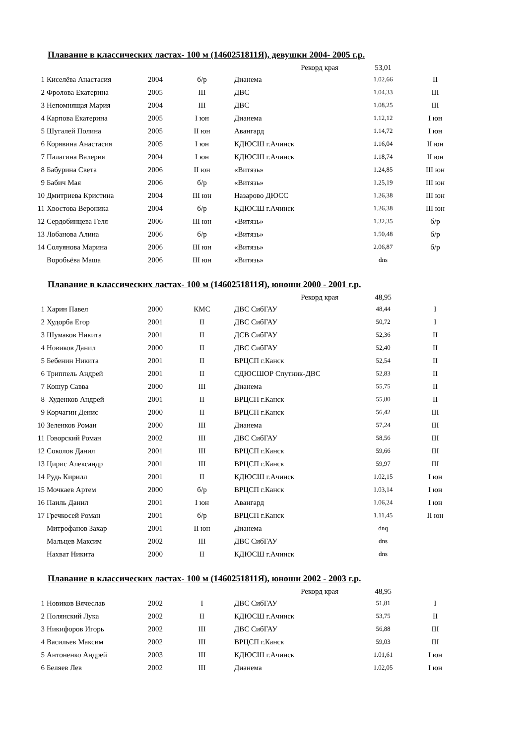Плавание в классических ластах- 100 м (1460251811Я), девушки 2004- 2005 г.р.
| Рекорд края | | | | | 53,01 | |
| 1 | Киселёва Анастасия | 2004 | б/р | Дианема | 1.02,66 | II |
| 2 | Фролова Екатерина | 2005 | III | ДВС | 1.04,33 | III |
| 3 | Непомнящая Мария | 2004 | III | ДВС | 1.08,25 | III |
| 4 | Карпова Екатерина | 2005 | I юн | Дианема | 1.12,12 | I юн |
| 5 | Шугалей Полина | 2005 | II юн | Авангард | 1.14,72 | I юн |
| 6 | Корявина Анастасия | 2005 | I юн | КДЮСШ г.Ачинск | 1.16,04 | II юн |
| 7 | Палагина Валерия | 2004 | I юн | КДЮСШ г.Ачинск | 1.18,74 | II юн |
| 8 | Бабурина Света | 2006 | II юн | «Витязь» | 1.24,85 | III юн |
| 9 | Бабич Мая | 2006 | б/р | «Витязь» | 1.25,19 | III юн |
| 10 | Дмитриева Кристина | 2004 | III юн | Назарово ДЮСС | 1.26,38 | III юн |
| 11 | Хвостова Вероника | 2004 | б/р | КДЮСШ г.Ачинск | 1.26,38 | III юн |
| 12 | Сердобинцева Геля | 2006 | III юн | «Витязь» | 1.32,35 | б/р |
| 13 | Лобанова Алина | 2006 | б/р | «Витязь» | 1.50,48 | б/р |
| 14 | Солуянова Марина | 2006 | III юн | «Витязь» | 2.06,87 | б/р |
| | Воробьёва Маша | 2006 | III юн | «Витязь» | dns | |
Плавание в классических ластах- 100 м (1460251811Я), юноши 2000 - 2001 г.р.
| Рекорд края | | | | | 48,95 | |
| 1 | Харин Павел | 2000 | КМС | ДВС СибГАУ | 48,44 | I |
| 2 | Худорба Егор | 2001 | II | ДВС СибГАУ | 50,72 | I |
| 3 | Шумаков Никита | 2001 | II | ДСВ СибГАУ | 52,36 | II |
| 4 | Новиков Данил | 2000 | II | ДВС СибГАУ | 52,40 | II |
| 5 | Бебенин Никита | 2001 | II | ВРЦСП г.Канск | 52,54 | II |
| 6 | Триппель Андрей | 2001 | II | СДЮСШОР Спутник-ДВС | 52,83 | II |
| 7 | Кошур Савва | 2000 | III | Дианема | 55,75 | II |
| 8 | Худенков Андрей | 2001 | II | ВРЦСП г.Канск | 55,80 | II |
| 9 | Корчагин Денис | 2000 | II | ВРЦСП г.Канск | 56,42 | III |
| 10 | Зеленков Роман | 2000 | III | Дианема | 57,24 | III |
| 11 | Говорский Роман | 2002 | III | ДВС СибГАУ | 58,56 | III |
| 12 | Соколов Данил | 2001 | III | ВРЦСП г.Канск | 59,66 | III |
| 13 | Цирис Александр | 2001 | III | ВРЦСП г.Канск | 59,97 | III |
| 14 | Рудь Кирилл | 2001 | II | КДЮСШ г.Ачинск | 1.02,15 | I юн |
| 15 | Мочкаев Артем | 2000 | б/р | ВРЦСП г.Канск | 1.03,14 | I юн |
| 16 | Паиль Данил | 2001 | I юн | Авангард | 1.06,24 | I юн |
| 17 | Гречкосей Роман | 2001 | б/р | ВРЦСП г.Канск | 1.11,45 | II юн |
| | Митрофанов Захар | 2001 | II юн | Дианема | dnq | |
| | Мальцев Максим | 2002 | III | ДВС СибГАУ | dns | |
| | Нахват Никита | 2000 | II | КДЮСШ г.Ачинск | dns | |
Плавание в классических ластах- 100 м (1460251811Я), юноши 2002 - 2003 г.р.
| Рекорд края | | | | | 48,95 | |
| 1 | Новиков Вячеслав | 2002 | I | ДВС СибГАУ | 51,81 | I |
| 2 | Полянский Лука | 2002 | II | КДЮСШ г.Ачинск | 53,75 | II |
| 3 | Никифоров Игорь | 2002 | III | ДВС СибГАУ | 56,88 | III |
| 4 | Васильев Максим | 2002 | III | ВРЦСП г.Канск | 59,03 | III |
| 5 | Антоненко Андрей | 2003 | III | КДЮСШ г.Ачинск | 1.01,61 | I юн |
| 6 | Беляев Лев | 2002 | III | Дианема | 1.02,05 | I юн |